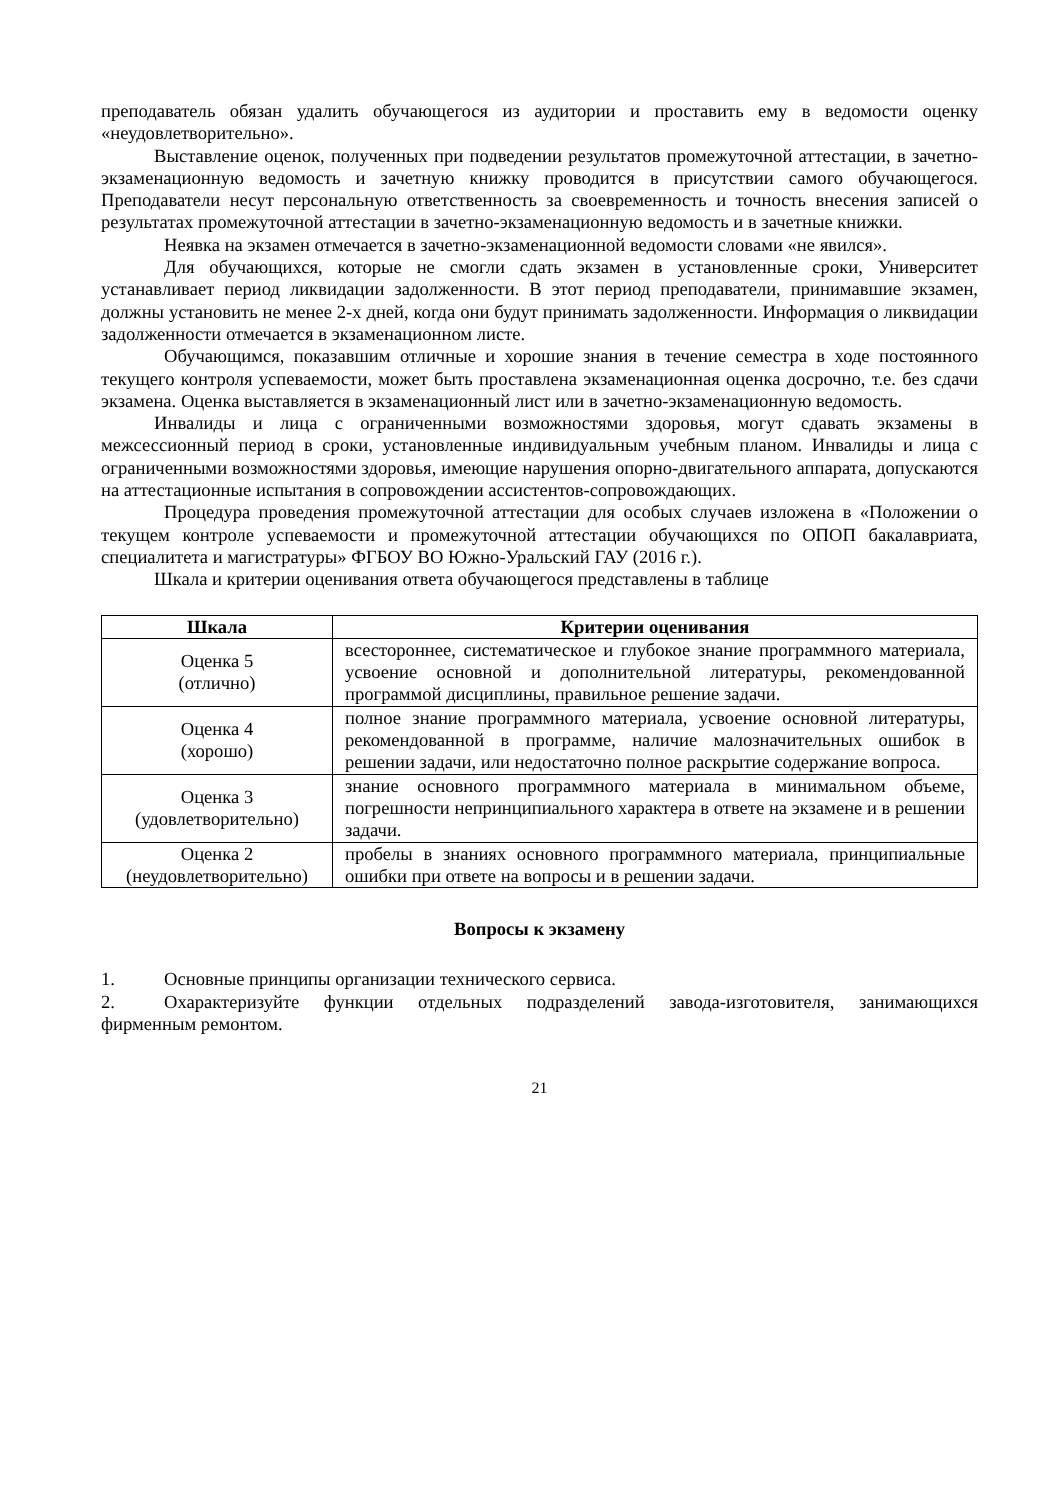преподаватель обязан удалить обучающегося из аудитории и проставить ему в ведомости оценку «неудовлетворительно».
Выставление оценок, полученных при подведении результатов промежуточной аттестации, в зачетно-экзаменационную ведомость и зачетную книжку проводится в присутствии самого обучающегося. Преподаватели несут персональную ответственность за своевременность и точность внесения записей о результатах промежуточной аттестации в зачетно-экзаменационную ведомость и в зачетные книжки.
Неявка на экзамен отмечается в зачетно-экзаменационной ведомости словами «не явился».
Для обучающихся, которые не смогли сдать экзамен в установленные сроки, Университет устанавливает период ликвидации задолженности. В этот период преподаватели, принимавшие экзамен, должны установить не менее 2-х дней, когда они будут принимать задолженности. Информация о ликвидации задолженности отмечается в экзаменационном листе.
Обучающимся, показавшим отличные и хорошие знания в течение семестра в ходе постоянного текущего контроля успеваемости, может быть проставлена экзаменационная оценка досрочно, т.е. без сдачи экзамена. Оценка выставляется в экзаменационный лист или в зачетно-экзаменационную ведомость.
Инвалиды и лица с ограниченными возможностями здоровья, могут сдавать экзамены в межсессионный период в сроки, установленные индивидуальным учебным планом. Инвалиды и лица с ограниченными возможностями здоровья, имеющие нарушения опорно-двигательного аппарата, допускаются на аттестационные испытания в сопровождении ассистентов-сопровождающих.
Процедура проведения промежуточной аттестации для особых случаев изложена в «Положении о текущем контроле успеваемости и промежуточной аттестации обучающихся по ОПОП бакалавриата, специалитета и магистратуры» ФГБОУ ВО Южно-Уральский ГАУ (2016 г.).
Шкала и критерии оценивания ответа обучающегося представлены в таблице
| Шкала | Критерии оценивания |
| --- | --- |
| Оценка 5 (отлично) | всестороннее, систематическое и глубокое знание программного материала, усвоение основной и дополнительной литературы, рекомендованной программой дисциплины, правильное решение задачи. |
| Оценка 4 (хорошо) | полное знание программного материала, усвоение основной литературы, рекомендованной в программе, наличие малозначительных ошибок в решении задачи, или недостаточно полное раскрытие содержание вопроса. |
| Оценка 3 (удовлетворительно) | знание основного программного материала в минимальном объеме, погрешности непринципиального характера в ответе на экзамене и в решении задачи. |
| Оценка 2 (неудовлетворительно) | пробелы в знаниях основного программного материала, принципиальные ошибки при ответе на вопросы и в решении задачи. |
Вопросы к экзамену
1. Основные принципы организации технического сервиса.
2. Охарактеризуйте функции отдельных подразделений завода-изготовителя, занимающихся фирменным ремонтом.
21